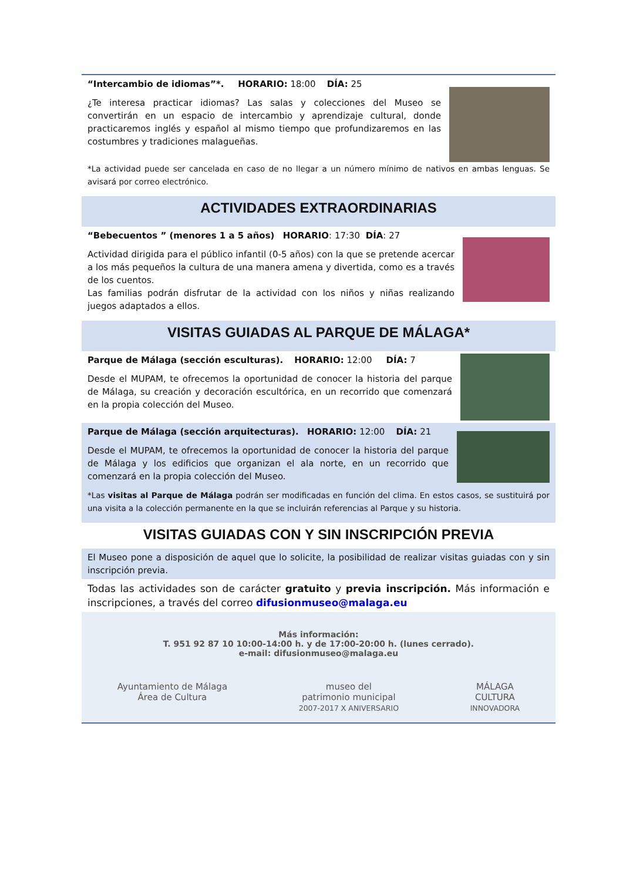“Intercambio de idiomas”*. HORARIO: 18:00 DÍA: 25
¿Te interesa practicar idiomas? Las salas y colecciones del Museo se convertirán en un espacio de intercambio y aprendizaje cultural, donde practicaremos inglés y español al mismo tiempo que profundizaremos en las costumbres y tradiciones malagueñas.
*La actividad puede ser cancelada en caso de no llegar a un número mínimo de nativos en ambas lenguas. Se avisará por correo electrónico.
ACTIVIDADES EXTRAORDINARIAS
“Bebecuentos ” (menores 1 a 5 años) HORARIO: 17:30 DÍA: 27
Actividad dirigida para el público infantil (0-5 años) con la que se pretende acercar a los más pequeños la cultura de una manera amena y divertida, como es a través de los cuentos.
Las familias podrán disfrutar de la actividad con los niños y niñas realizando juegos adaptados a ellos.
VISITAS GUIADAS AL PARQUE DE MÁLAGA*
Parque de Málaga (sección esculturas). HORARIO: 12:00 DÍA: 7
Desde el MUPAM, te ofrecemos la oportunidad de conocer la historia del parque de Málaga, su creación y decoración escultórica, en un recorrido que comenzará en la propia colección del Museo.
Parque de Málaga (sección arquitecturas). HORARIO: 12:00 DÍA: 21
Desde el MUPAM, te ofrecemos la oportunidad de conocer la historia del parque de Málaga y los edificios que organizan el ala norte, en un recorrido que comenzará en la propia colección del Museo.
*Las visitas al Parque de Málaga podrán ser modificadas en función del clima. En estos casos, se sustituirá por una visita a la colección permanente en la que se incluirán referencias al Parque y su historia.
VISITAS GUIADAS CON Y SIN INSCRIPCIÓN PREVIA
El Museo pone a disposición de aquel que lo solicite, la posibilidad de realizar visitas guiadas con y sin inscripción previa.
Todas las actividades son de carácter gratuito y previa inscripción. Más información e inscripciones, a través del correo difusionmuseo@malaga.eu
Más información:
T. 951 92 87 10 10:00-14:00 h. y de 17:00-20:00 h. (lunes cerrado).
e-mail: difusionmuseo@malaga.eu
Ayuntamiento de Málaga
Área de Cultura
museo del
patrimonio municipal
2007-2017 X ANIVERSARIO
MÁLAGA
CULTURA
INNOVADORA